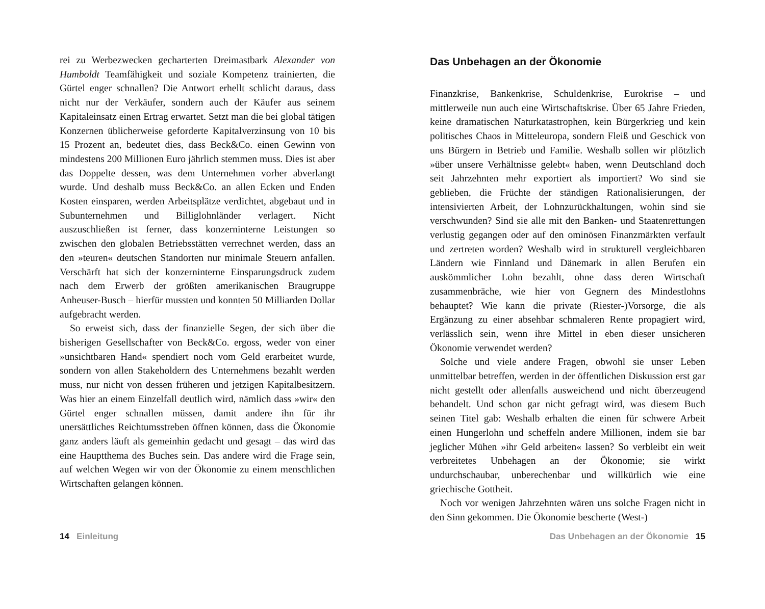rei zu Werbezwecken gecharterten Dreimastbark Alexander von Humboldt Teamfähigkeit und soziale Kompetenz trainierten, die Gürtel enger schnallen? Die Antwort erhellt schlicht daraus, dass nicht nur der Verkäufer, sondern auch der Käufer aus seinem Kapitaleinsatz einen Ertrag erwartet. Setzt man die bei global tätigen Konzernen üblicherweise geforderte Kapitalverzinsung von 10 bis 15 Prozent an, bedeutet dies, dass Beck&Co. einen Gewinn von mindestens 200 Millionen Euro jährlich stemmen muss. Dies ist aber das Doppelte dessen, was dem Unternehmen vorher abverlangt wurde. Und deshalb muss Beck&Co. an allen Ecken und Enden Kosten einsparen, werden Arbeitsplätze verdichtet, abgebaut und in Subunternehmen und Billiglohnländer verlagert. Nicht auszuschließen ist ferner, dass konzerninterne Leistungen so zwischen den globalen Betriebsstätten verrechnet werden, dass an den »teuren« deutschen Standorten nur minimale Steuern anfallen. Verschärft hat sich der konzerninterne Einsparungsdruck zudem nach dem Erwerb der größten amerikanischen Braugruppe Anheuser-Busch – hierfür mussten und konnten 50 Milliarden Dollar aufgebracht werden.
So erweist sich, dass der finanzielle Segen, der sich über die bisherigen Gesellschafter von Beck&Co. ergoss, weder von einer »unsichtbaren Hand« spendiert noch vom Geld erarbeitet wurde, sondern von allen Stakeholdern des Unternehmens bezahlt werden muss, nur nicht von dessen früheren und jetzigen Kapitalbesitzern. Was hier an einem Einzelfall deutlich wird, nämlich dass »wir« den Gürtel enger schnallen müssen, damit andere ihn für ihr unersättliches Reichtumsstreben öffnen können, dass die Ökonomie ganz anders läuft als gemeinhin gedacht und gesagt – das wird das eine Hauptthema des Buches sein. Das andere wird die Frage sein, auf welchen Wegen wir von der Ökonomie zu einem menschlichen Wirtschaften gelangen können.
14 Einleitung
Das Unbehagen an der Ökonomie
Finanzkrise, Bankenkrise, Schuldenkrise, Eurokrise – und mittlerweile nun auch eine Wirtschaftskrise. Über 65 Jahre Frieden, keine dramatischen Naturkatastrophen, kein Bürgerkrieg und kein politisches Chaos in Mitteleuropa, sondern Fleiß und Geschick von uns Bürgern in Betrieb und Familie. Weshalb sollen wir plötzlich »über unsere Verhältnisse gelebt« haben, wenn Deutschland doch seit Jahrzehnten mehr exportiert als importiert? Wo sind sie geblieben, die Früchte der ständigen Rationalisierungen, der intensivierten Arbeit, der Lohnzurückhaltungen, wohin sind sie verschwunden? Sind sie alle mit den Banken- und Staatenrettungen verlustig gegangen oder auf den ominösen Finanzmärkten verfault und zertreten worden? Weshalb wird in strukturell vergleichbaren Ländern wie Finnland und Dänemark in allen Berufen ein auskömmlicher Lohn bezahlt, ohne dass deren Wirtschaft zusammenbräche, wie hier von Gegnern des Mindestlohns behauptet? Wie kann die private (Riester-)Vorsorge, die als Ergänzung zu einer absehbar schmaleren Rente propagiert wird, verlässlich sein, wenn ihre Mittel in eben dieser unsicheren Ökonomie verwendet werden?
Solche und viele andere Fragen, obwohl sie unser Leben unmittelbar betreffen, werden in der öffentlichen Diskussion erst gar nicht gestellt oder allenfalls ausweichend und nicht überzeugend behandelt. Und schon gar nicht gefragt wird, was diesem Buch seinen Titel gab: Weshalb erhalten die einen für schwere Arbeit einen Hungerlohn und scheffeln andere Millionen, indem sie bar jeglicher Mühen »ihr Geld arbeiten« lassen? So verbleibt ein weit verbreitetes Unbehagen an der Ökonomie; sie wirkt undurchschaubar, unberechenbar und willkürlich wie eine griechische Gottheit.
Noch vor wenigen Jahrzehnten wären uns solche Fragen nicht in den Sinn gekommen. Die Ökonomie bescherte (West-)
Das Unbehagen an der Ökonomie 15